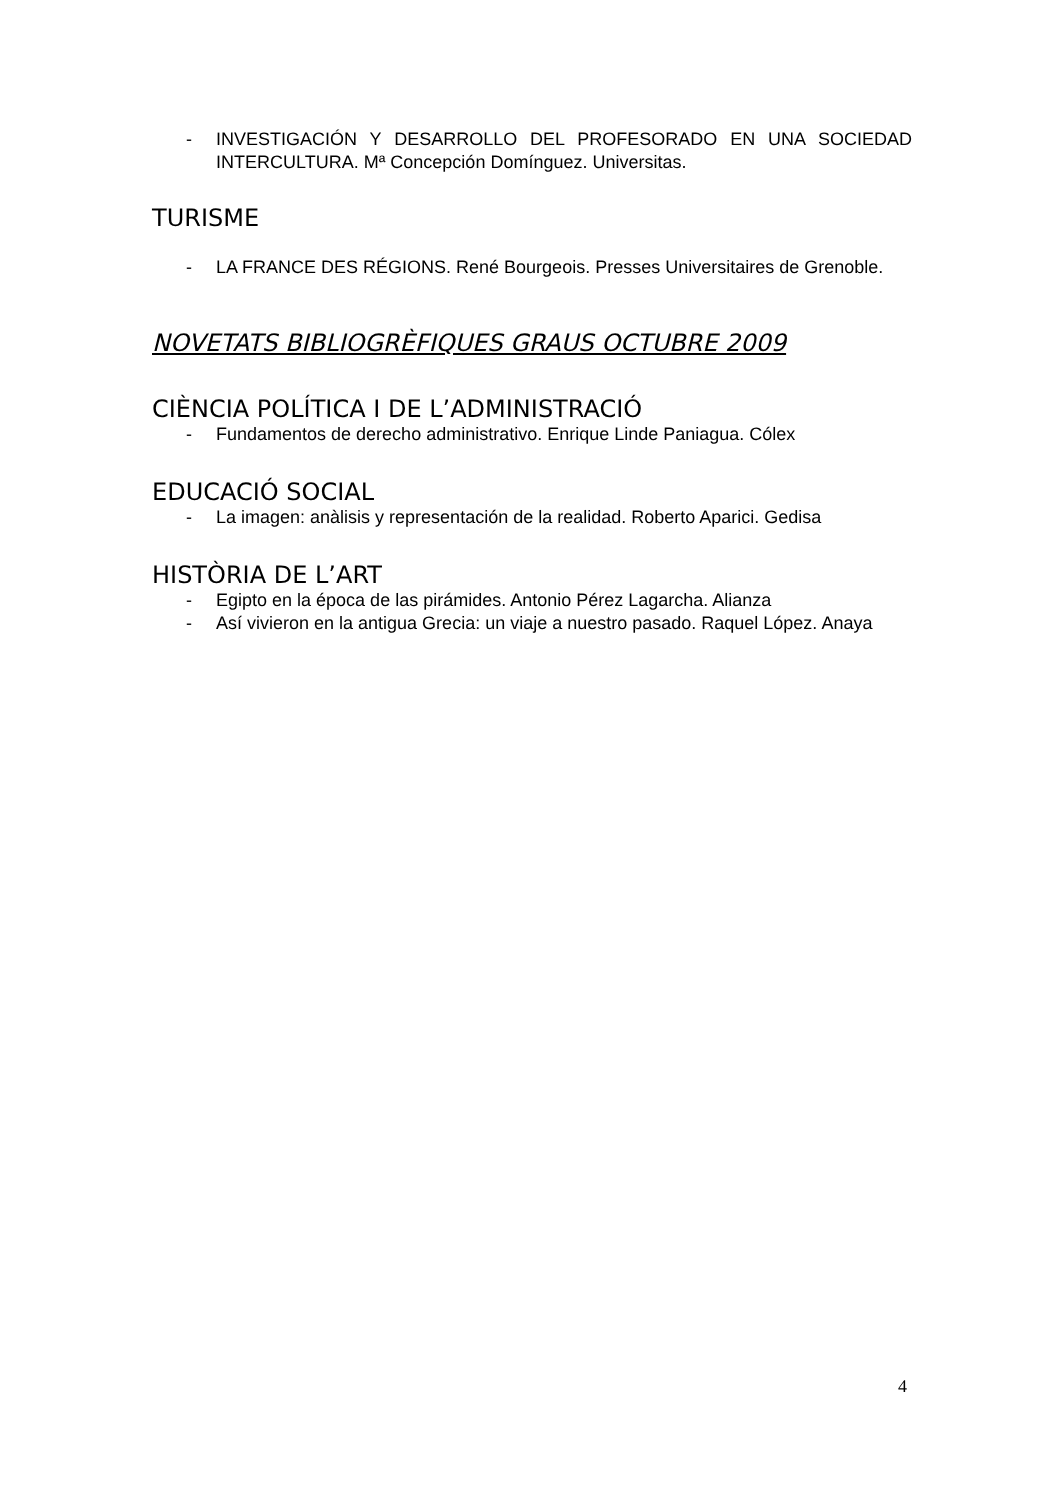- INVESTIGACIÓN Y DESARROLLO DEL PROFESORADO EN UNA SOCIEDAD INTERCULTURA. Mª Concepción Domínguez. Universitas.
TURISME
- LA FRANCE DES RÉGIONS. René Bourgeois. Presses Universitaires de Grenoble.
NOVETATS BIBLIOGRÈFIQUES GRAUS OCTUBRE 2009
CIÈNCIA POLÍTICA I DE L’ADMINISTRACIÓ
- Fundamentos de derecho administrativo. Enrique Linde Paniagua. Cólex
EDUCACIÓ SOCIAL
- La imagen: anàlisis y representación de la realidad. Roberto Aparici. Gedisa
HISTÒRIA DE L’ART
- Egipto en la época de las pirámides. Antonio Pérez Lagarcha. Alianza
- Así vivieron en la antigua Grecia: un viaje a nuestro pasado. Raquel López. Anaya
4